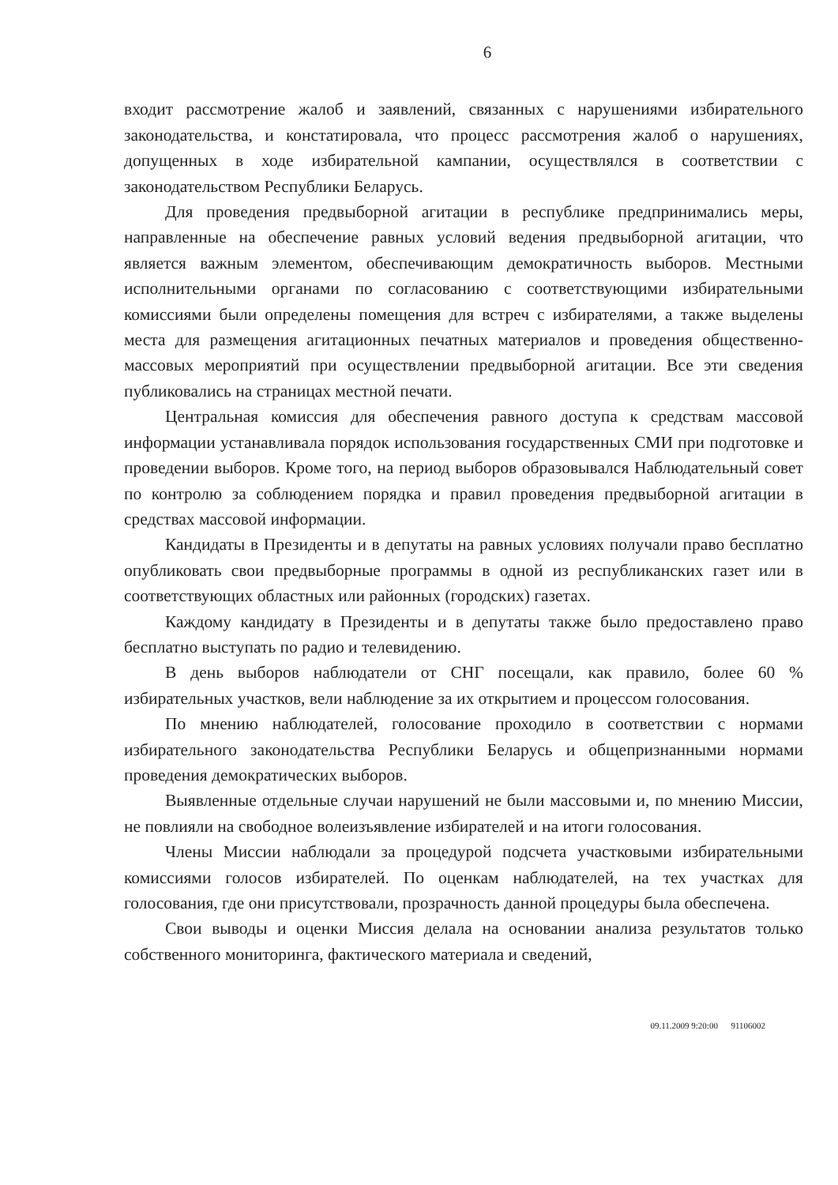6
входит рассмотрение жалоб и заявлений, связанных с нарушениями избирательного законодательства, и констатировала, что процесс рассмотрения жалоб о нарушениях, допущенных в ходе избирательной кампании, осуществлялся в соответствии с законодательством Республики Беларусь.
Для проведения предвыборной агитации в республике предпринимались меры, направленные на обеспечение равных условий ведения предвыборной агитации, что является важным элементом, обеспечивающим демократичность выборов. Местными исполнительными органами по согласованию с соответствующими избирательными комиссиями были определены помещения для встреч с избирателями, а также выделены места для размещения агитационных печатных материалов и проведения общественно-массовых мероприятий при осуществлении предвыборной агитации. Все эти сведения публиковались на страницах местной печати.
Центральная комиссия для обеспечения равного доступа к средствам массовой информации устанавливала порядок использования государственных СМИ при подготовке и проведении выборов. Кроме того, на период выборов образовывался Наблюдательный совет по контролю за соблюдением порядка и правил проведения предвыборной агитации в средствах массовой информации.
Кандидаты в Президенты и в депутаты на равных условиях получали право бесплатно опубликовать свои предвыборные программы в одной из республиканских газет или в соответствующих областных или районных (городских) газетах.
Каждому кандидату в Президенты и в депутаты также было предоставлено право бесплатно выступать по радио и телевидению.
В день выборов наблюдатели от СНГ посещали, как правило, более 60 % избирательных участков, вели наблюдение за их открытием и процессом голосования.
По мнению наблюдателей, голосование проходило в соответствии с нормами избирательного законодательства Республики Беларусь и общепризнанными нормами проведения демократических выборов.
Выявленные отдельные случаи нарушений не были массовыми и, по мнению Миссии, не повлияли на свободное волеизъявление избирателей и на итоги голосования.
Члены Миссии наблюдали за процедурой подсчета участковыми избирательными комиссиями голосов избирателей. По оценкам наблюдателей, на тех участках для голосования, где они присутствовали, прозрачность данной процедуры была обеспечена.
Свои выводы и оценки Миссия делала на основании анализа результатов только собственного мониторинга, фактического материала и сведений,
09.11.2009 9:20:00 91106002